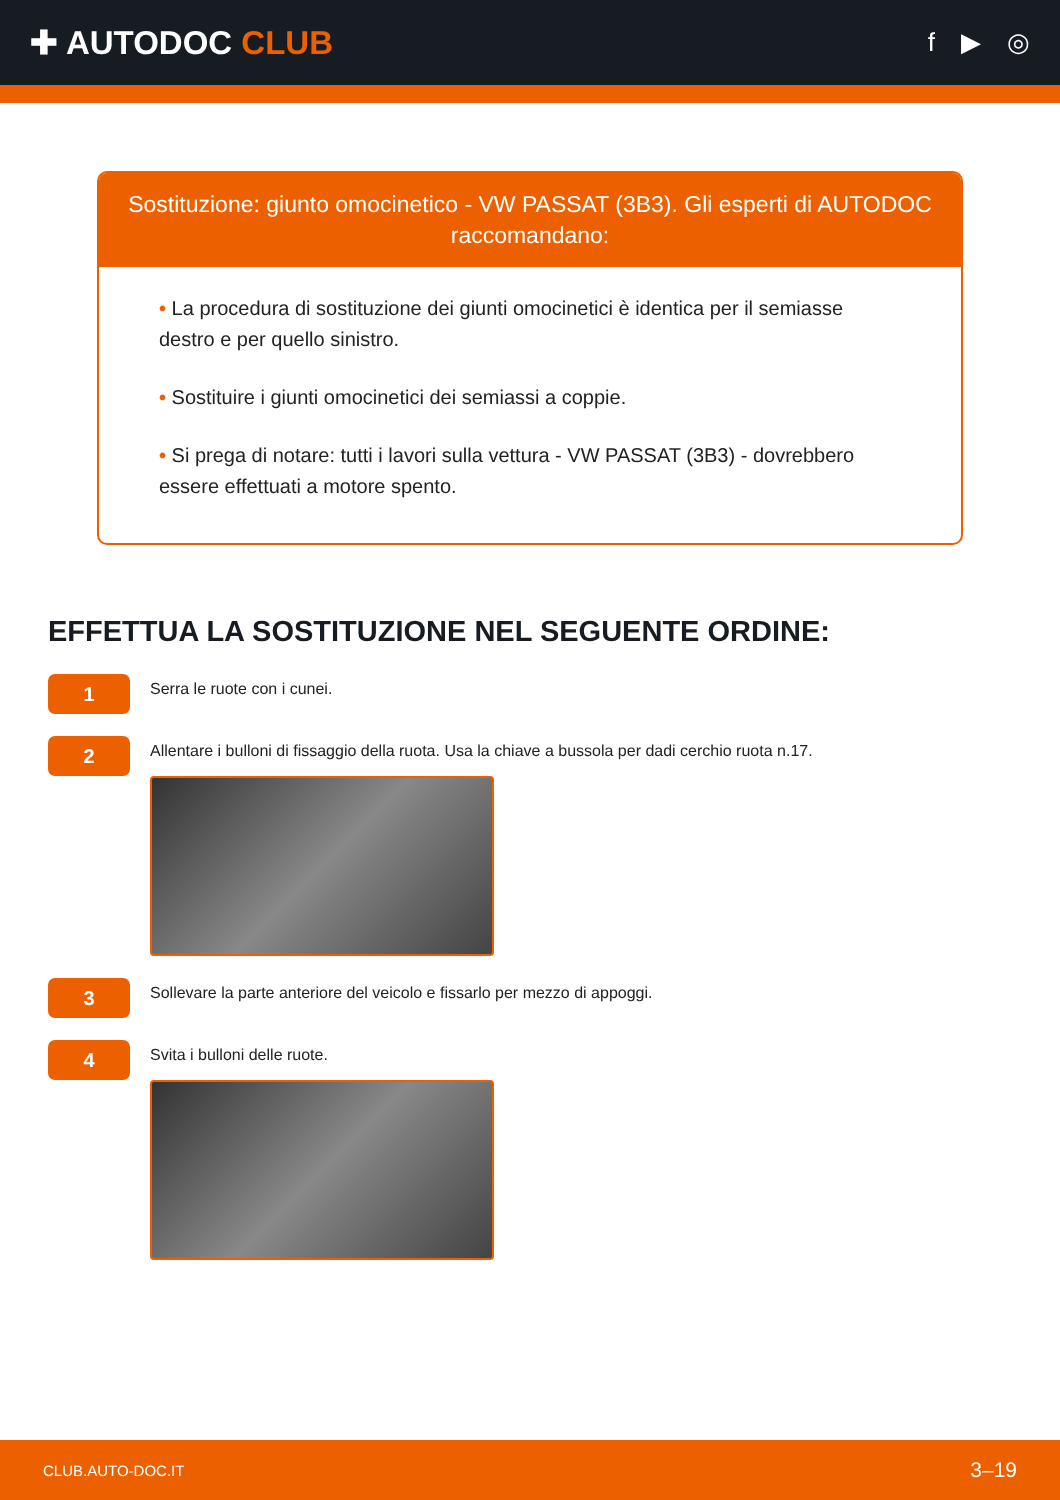✚ AUTODOC CLUB
f ▶ ◎
Sostituzione: giunto omocinetico - VW PASSAT (3B3). Gli esperti di AUTODOC raccomandano:
• La procedura di sostituzione dei giunti omocinetici è identica per il semiasse destro e per quello sinistro.
• Sostituire i giunti omocinetici dei semiassi a coppie.
• Si prega di notare: tutti i lavori sulla vettura - VW PASSAT (3B3) - dovrebbero essere effettuati a motore spento.
EFFETTUA LA SOSTITUZIONE NEL SEGUENTE ORDINE:
1
Serra le ruote con i cunei.
2
Allentare i bulloni di fissaggio della ruota. Usa la chiave a bussola per dadi cerchio ruota n.17.
3
Sollevare la parte anteriore del veicolo e fissarlo per mezzo di appoggi.
4
Svita i bulloni delle ruote.
CLUB.AUTO-DOC.IT 3–19